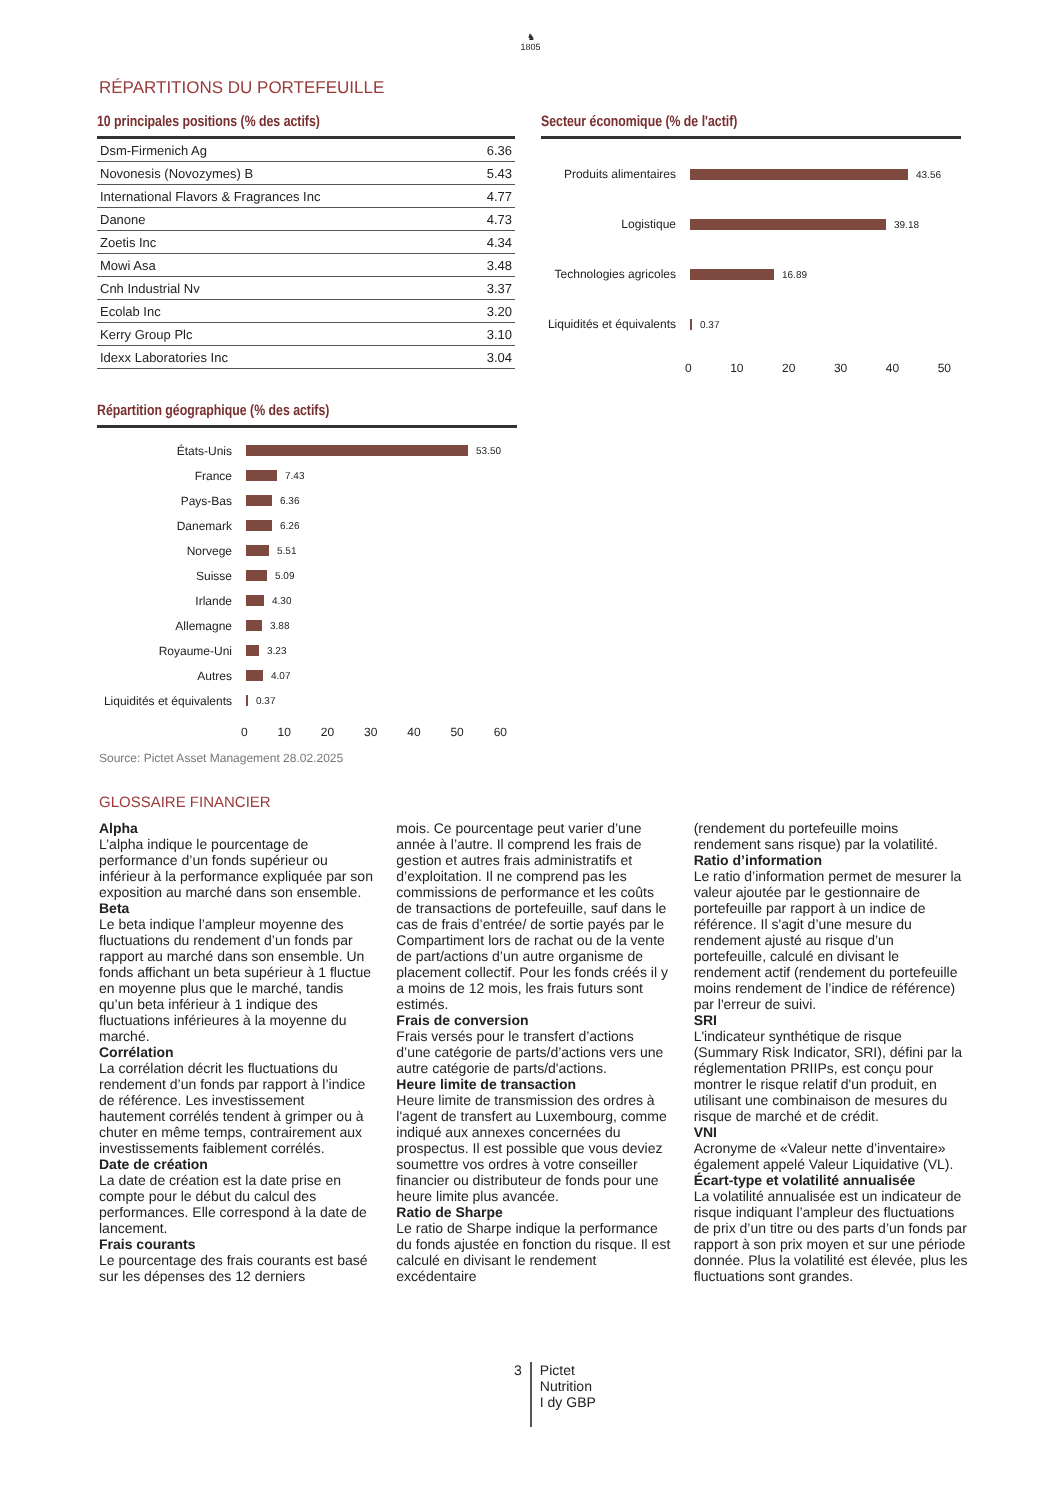♞
1805
RÉPARTITIONS DU PORTEFEUILLE
10 principales positions (% des actifs)
| Dsm-Firmenich Ag | 6.36 |
| Novonesis (Novozymes) B | 5.43 |
| International Flavors & Fragrances Inc | 4.77 |
| Danone | 4.73 |
| Zoetis Inc | 4.34 |
| Mowi Asa | 3.48 |
| Cnh Industrial Nv | 3.37 |
| Ecolab Inc | 3.20 |
| Kerry Group Plc | 3.10 |
| Idexx Laboratories Inc | 3.04 |
Secteur économique (% de l'actif)
Produits alimentaires 43.56
Logistique 39.18
Technologies agricoles 16.89
Liquidités et équivalents 0.37
0 10 20 30 40 50
Répartition géographique (% des actifs)
États-Unis 53.50
France 7.43
Pays-Bas 6.36
Danemark 6.26
Norvege 5.51
Suisse 5.09
Irlande 4.30
Allemagne 3.88
Royaume-Uni 3.23
Autres 4.07
Liquidités et équivalents 0.37
0 10 20 30 40 50 60
Source: Pictet Asset Management 28.02.2025
GLOSSAIRE FINANCIER
Alpha
L’alpha indique le pourcentage de performance d’un fonds supérieur ou inférieur à la performance expliquée par son exposition au marché dans son ensemble.
Beta
Le beta indique l’ampleur moyenne des fluctuations du rendement d’un fonds par rapport au marché dans son ensemble. Un fonds affichant un beta supérieur à 1 fluctue en moyenne plus que le marché, tandis qu’un beta inférieur à 1 indique des fluctuations inférieures à la moyenne du marché.
Corrélation
La corrélation décrit les fluctuations du rendement d’un fonds par rapport à l’indice de référence. Les investissement hautement corrélés tendent à grimper ou à chuter en même temps, contrairement aux investissements faiblement corrélés.
Date de création
La date de création est la date prise en compte pour le début du calcul des performances. Elle correspond à la date de lancement.
Frais courants
Le pourcentage des frais courants est basé sur les dépenses des 12 derniers
mois. Ce pourcentage peut varier d’une année à l’autre. Il comprend les frais de gestion et autres frais administratifs et d’exploitation. Il ne comprend pas les commissions de performance et les coûts de transactions de portefeuille, sauf dans le cas de frais d’entrée/ de sortie payés par le Compartiment lors de rachat ou de la vente de part/actions d’un autre organisme de placement collectif. Pour les fonds créés il y a moins de 12 mois, les frais futurs sont estimés.
Frais de conversion
Frais versés pour le transfert d’actions d’une catégorie de parts/d’actions vers une autre catégorie de parts/d'actions.
Heure limite de transaction
Heure limite de transmission des ordres à l'agent de transfert au Luxembourg, comme indiqué aux annexes concernées du prospectus. Il est possible que vous deviez soumettre vos ordres à votre conseiller financier ou distributeur de fonds pour une heure limite plus avancée.
Ratio de Sharpe
Le ratio de Sharpe indique la performance du fonds ajustée en fonction du risque. Il est calculé en divisant le rendement excédentaire
(rendement du portefeuille moins rendement sans risque) par la volatilité.
Ratio d’information
Le ratio d’information permet de mesurer la valeur ajoutée par le gestionnaire de portefeuille par rapport à un indice de référence. Il s'agit d’une mesure du rendement ajusté au risque d’un portefeuille, calculé en divisant le rendement actif (rendement du portefeuille moins rendement de l’indice de référence) par l'erreur de suivi.
SRI
L'indicateur synthétique de risque (Summary Risk Indicator, SRI), défini par la réglementation PRIIPs, est conçu pour montrer le risque relatif d'un produit, en utilisant une combinaison de mesures du risque de marché et de crédit.
VNI
Acronyme de «Valeur nette d’inventaire» également appelé Valeur Liquidative (VL).
Écart-type et volatilité annualisée
La volatilité annualisée est un indicateur de risque indiquant l’ampleur des fluctuations de prix d’un titre ou des parts d’un fonds par rapport à son prix moyen et sur une période donnée. Plus la volatilité est élevée, plus les fluctuations sont grandes.
3 Pictet
Nutrition
I dy GBP